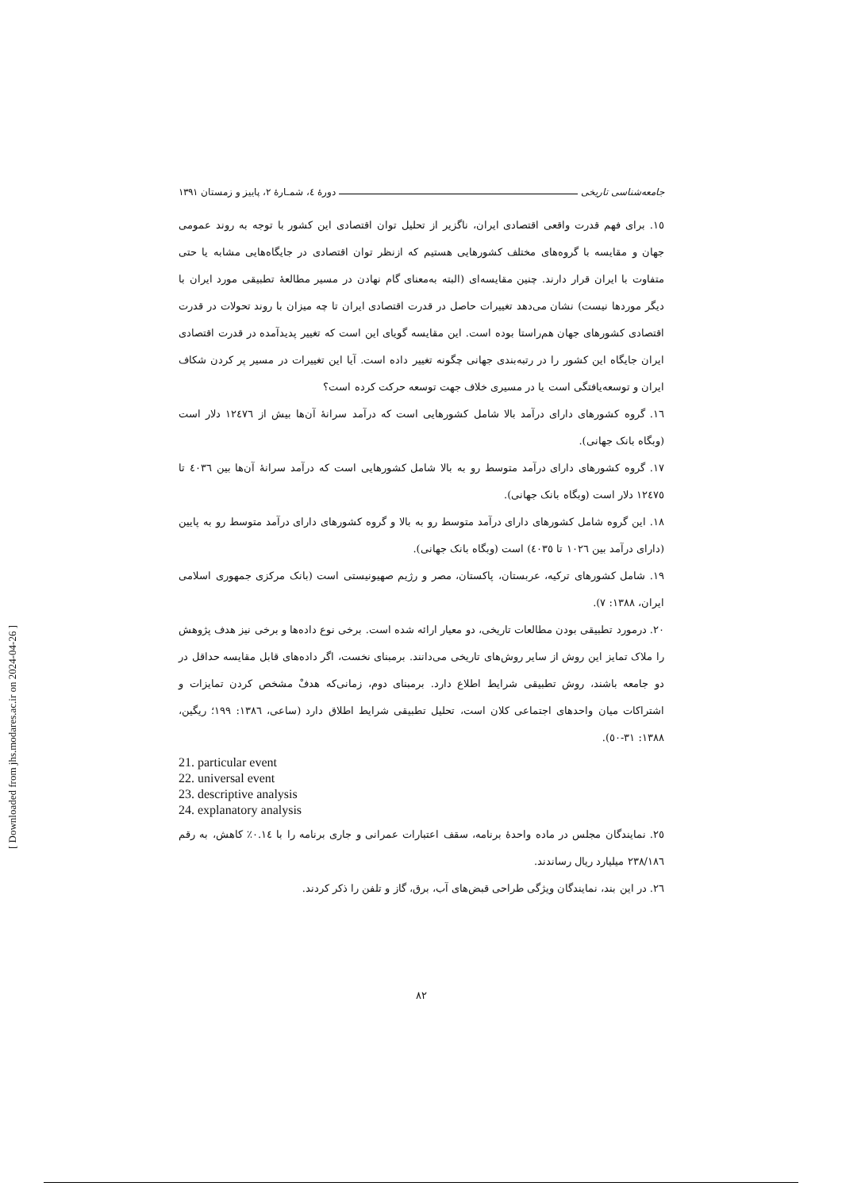جامعه‌شناسی تاریخی دورهٔ ٤، شمـارهٔ ٢، پاییز و زمستان ١٣٩١
١٥. برای فهم قدرت واقعی اقتصادی ایران، ناگزیر از تحلیل توان اقتصادی این کشور با توجه به روند عمومی جهان و مقایسه با گروه‌های مختلف کشورهایی هستیم که ازنظر توان اقتصادی در جایگاه‌هایی مشابه یا حتی متفاوت با ایران قرار دارند. چنین مقایسه‌ای (البته به‌معنای گام نهادن در مسیر مطالعهٔ تطبیقی مورد ایران با دیگر موردها نیست) نشان می‌دهد تغییرات حاصل در قدرت اقتصادی ایران تا چه میزان با روند تحولات در قدرت اقتصادی کشورهای جهان هم‌راستا بوده است. این مقایسه گویای این است که تغییر پدیدآمده در قدرت اقتصادی ایران جایگاه این کشور را در رتبه‌بندی جهانی چگونه تغییر داده است. آیا این تغییرات در مسیر پر کردن شکاف ایران و توسعه‌یافتگی است یا در مسیری خلاف جهت توسعه حرکت کرده است؟
١٦. گروه کشورهای دارای درآمد بالا شامل کشورهایی است که درآمد سرانهٔ آن‌ها بیش از ١٢٤٧٦ دلار است (وبگاه بانک جهانی).
١٧. گروه کشورهای دارای درآمد متوسط رو به بالا شامل کشورهایی است که درآمد سرانهٔ آن‌ها بین ٤٠٣٦ تا ١٢٤٧٥ دلار است (وبگاه بانک جهانی).
١٨. این گروه شامل کشورهای دارای درآمد متوسط رو به بالا و گروه کشورهای دارای درآمد متوسط رو به پایین (دارای درآمد بین ١٠٢٦ تا ٤٠٣٥) است (وبگاه بانک جهانی).
١٩. شامل کشورهای ترکیه، عربستان، پاکستان، مصر و رژیم صهیونیستی است (بانک مرکزی جمهوری اسلامی ایران، ١٣٨٨: ٧).
٢٠. درمورد تطبیقی بودن مطالعات تاریخی، دو معیار ارائه شده است. برخی نوع داده‌ها و برخی نیز هدف پژوهش را ملاک تمایز این روش از سایر روش‌های تاریخی می‌دانند. برمبنای نخست، اگر داده‌های قابل مقایسه حداقل در دو جامعه باشند، روش تطبیقی شرایط اطلاع دارد. برمبنای دوم، زمانی‌که هدفْ مشخص کردن تمایزات و اشتراکات میان واحدهای اجتماعی کلان است، تحلیل تطبیقی شرایط اطلاق دارد (ساعی، ١٣٨٦: ١٩٩؛ ریگین، ١٣٨٨: ٣١-٥٠).
21. particular event
22. universal event
23. descriptive analysis
24. explanatory analysis
٢٥. نمایندگان مجلس در ماده واحدهٔ برنامه، سقف اعتبارات عمرانی و جاری برنامه را با ٠.١٤٪ کاهش، به رقم ٢٣٨/١٨٦ میلیارد ریال رساندند.
٢٦. در این بند، نمایندگان ویژگی طراحی قبض‌های آب، برق، گاز و تلفن را ذکر کردند.
٨٢
[ Downloaded from jhs.modares.ac.ir on 2024-04-26 ]